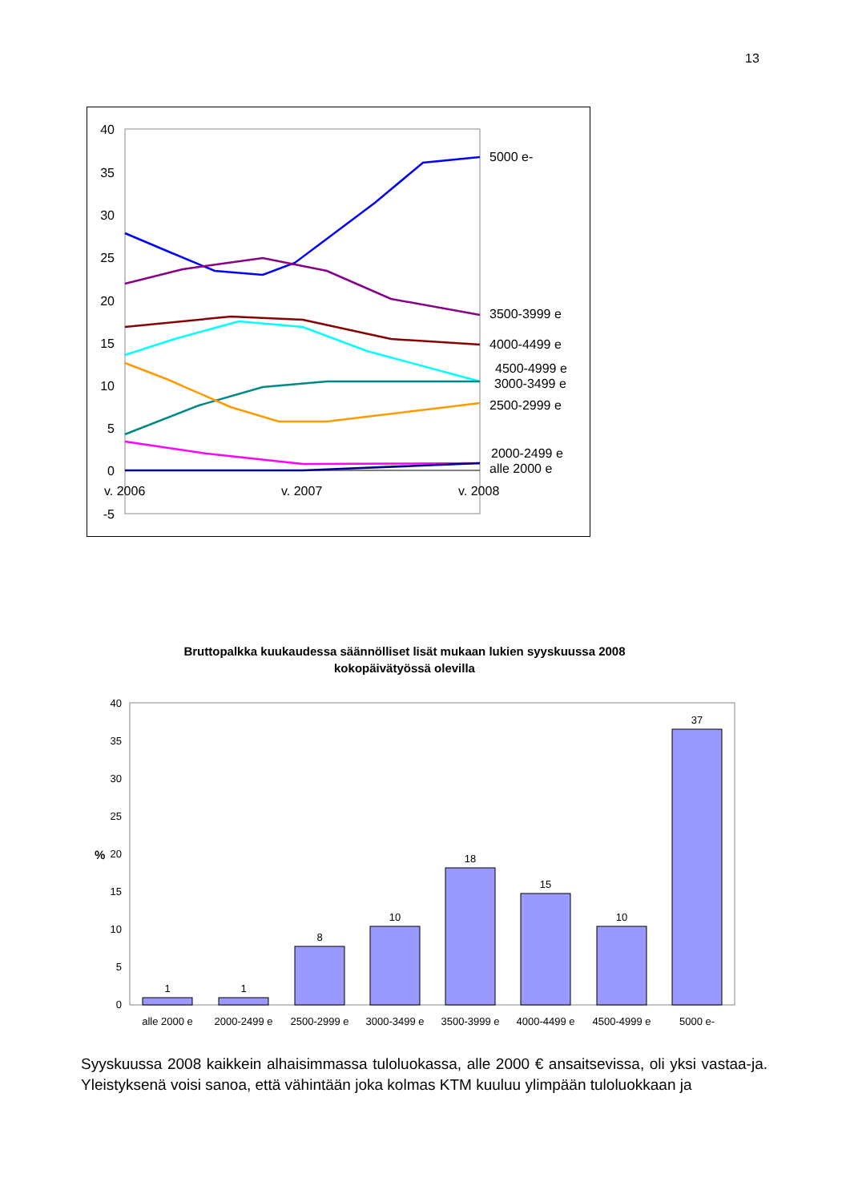13
40
35
30
25
20
15
10
5
0
-5
v. 2006
v. 2007
v. 2008
5000 e-
3500-3999 e
4000-4499 e
4500-4999 e
3000-3499 e
2500-2999 e
2000-2499 e
alle 2000 e
Bruttopalkka kuukaudessa säännölliset lisät mukaan lukien syyskuussa 2008
kokopäivätyössä olevilla
40
35
30
25
20
15
10
5
0
%
1
1
8
10
18
15
10
37
alle 2000 e
2000-2499 e
2500-2999 e
3000-3499 e
3500-3999 e
4000-4499 e
4500-4999 e
5000 e-
Syyskuussa 2008 kaikkein alhaisimmassa tuloluokassa, alle 2000 € ansaitsevissa, oli yksi vastaa-ja. Yleistyksenä voisi sanoa, että vähintään joka kolmas KTM kuuluu ylimpään tuloluokkaan ja